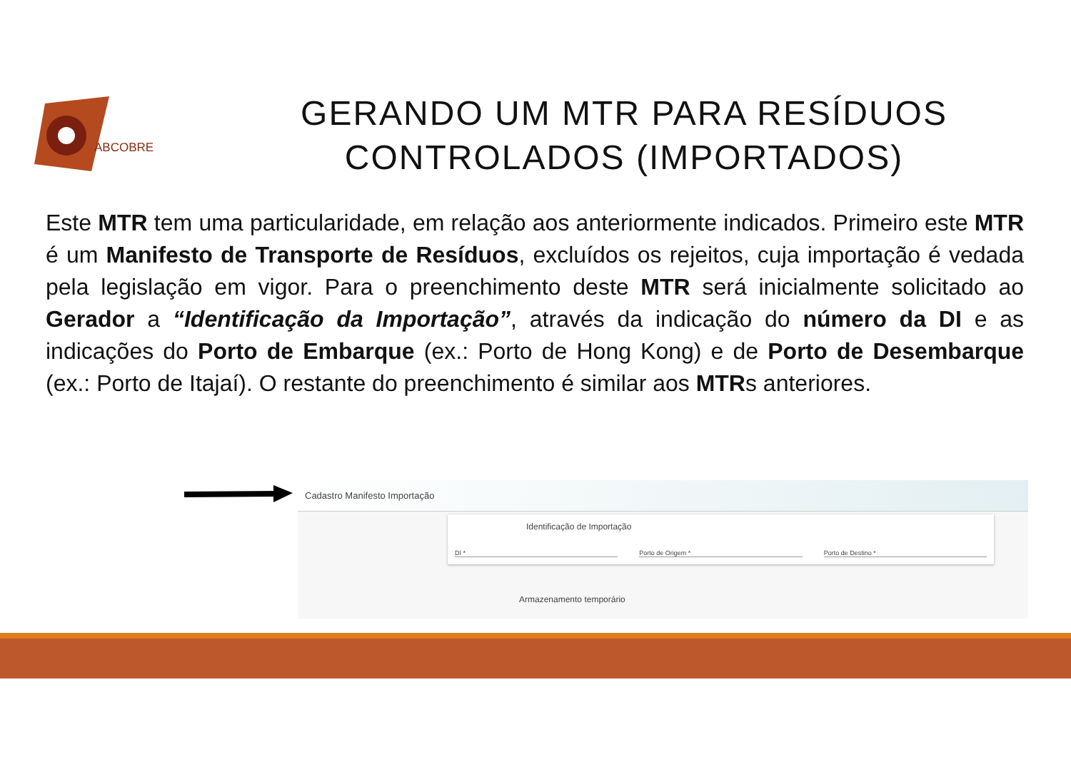ABCOBRE
GERANDO UM MTR PARA RESÍDUOS CONTROLADOS (IMPORTADOS)
Este MTR tem uma particularidade, em relação aos anteriormente indicados. Primeiro este MTR é um Manifesto de Transporte de Resíduos, excluídos os rejeitos, cuja importação é vedada pela legislação em vigor. Para o preenchimento deste MTR será inicialmente solicitado ao Gerador a “Identificação da Importação”, através da indicação do número da DI e as indicações do Porto de Embarque (ex.: Porto de Hong Kong) e de Porto de Desembarque (ex.: Porto de Itajaí). O restante do preenchimento é similar aos MTRs anteriores.
Cadastro Manifesto Importação
Identificação de Importação
DI * Porto de Origem * Porto de Destino *
Armazenamento temporário